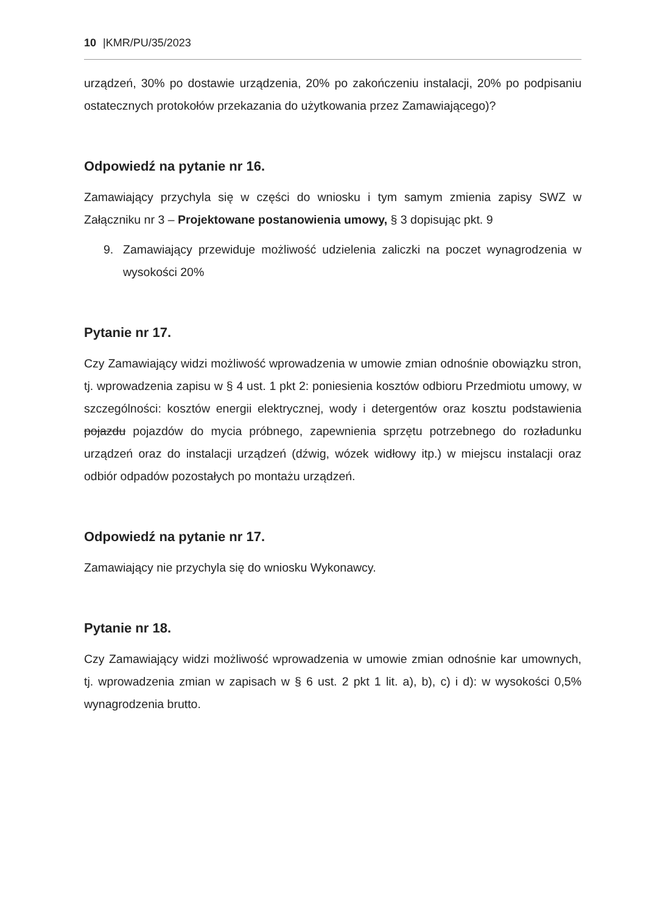10 |KMR/PU/35/2023
urządzeń, 30% po dostawie urządzenia, 20% po zakończeniu instalacji, 20% po podpisaniu ostatecznych protokołów przekazania do użytkowania przez Zamawiającego)?
Odpowiedź na pytanie nr 16.
Zamawiający przychyla się w części do wniosku i tym samym zmienia zapisy SWZ w Załączniku nr 3 – Projektowane postanowienia umowy, § 3 dopisując pkt. 9
9. Zamawiający przewiduje możliwość udzielenia zaliczki na poczet wynagrodzenia w wysokości 20%
Pytanie nr 17.
Czy Zamawiający widzi możliwość wprowadzenia w umowie zmian odnośnie obowiązku stron, tj. wprowadzenia zapisu w § 4 ust. 1 pkt 2: poniesienia kosztów odbioru Przedmiotu umowy, w szczególności: kosztów energii elektrycznej, wody i detergentów oraz kosztu podstawienia pojazdu pojazdów do mycia próbnego, zapewnienia sprzętu potrzebnego do rozładunku urządzeń oraz do instalacji urządzeń (dźwig, wózek widłowy itp.) w miejscu instalacji oraz odbiór odpadów pozostałych po montażu urządzeń.
Odpowiedź na pytanie nr 17.
Zamawiający nie przychyla się do wniosku Wykonawcy.
Pytanie nr 18.
Czy Zamawiający widzi możliwość wprowadzenia w umowie zmian odnośnie kar umownych, tj. wprowadzenia zmian w zapisach w § 6 ust. 2 pkt 1 lit. a), b), c) i d): w wysokości 0,5% wynagrodzenia brutto.